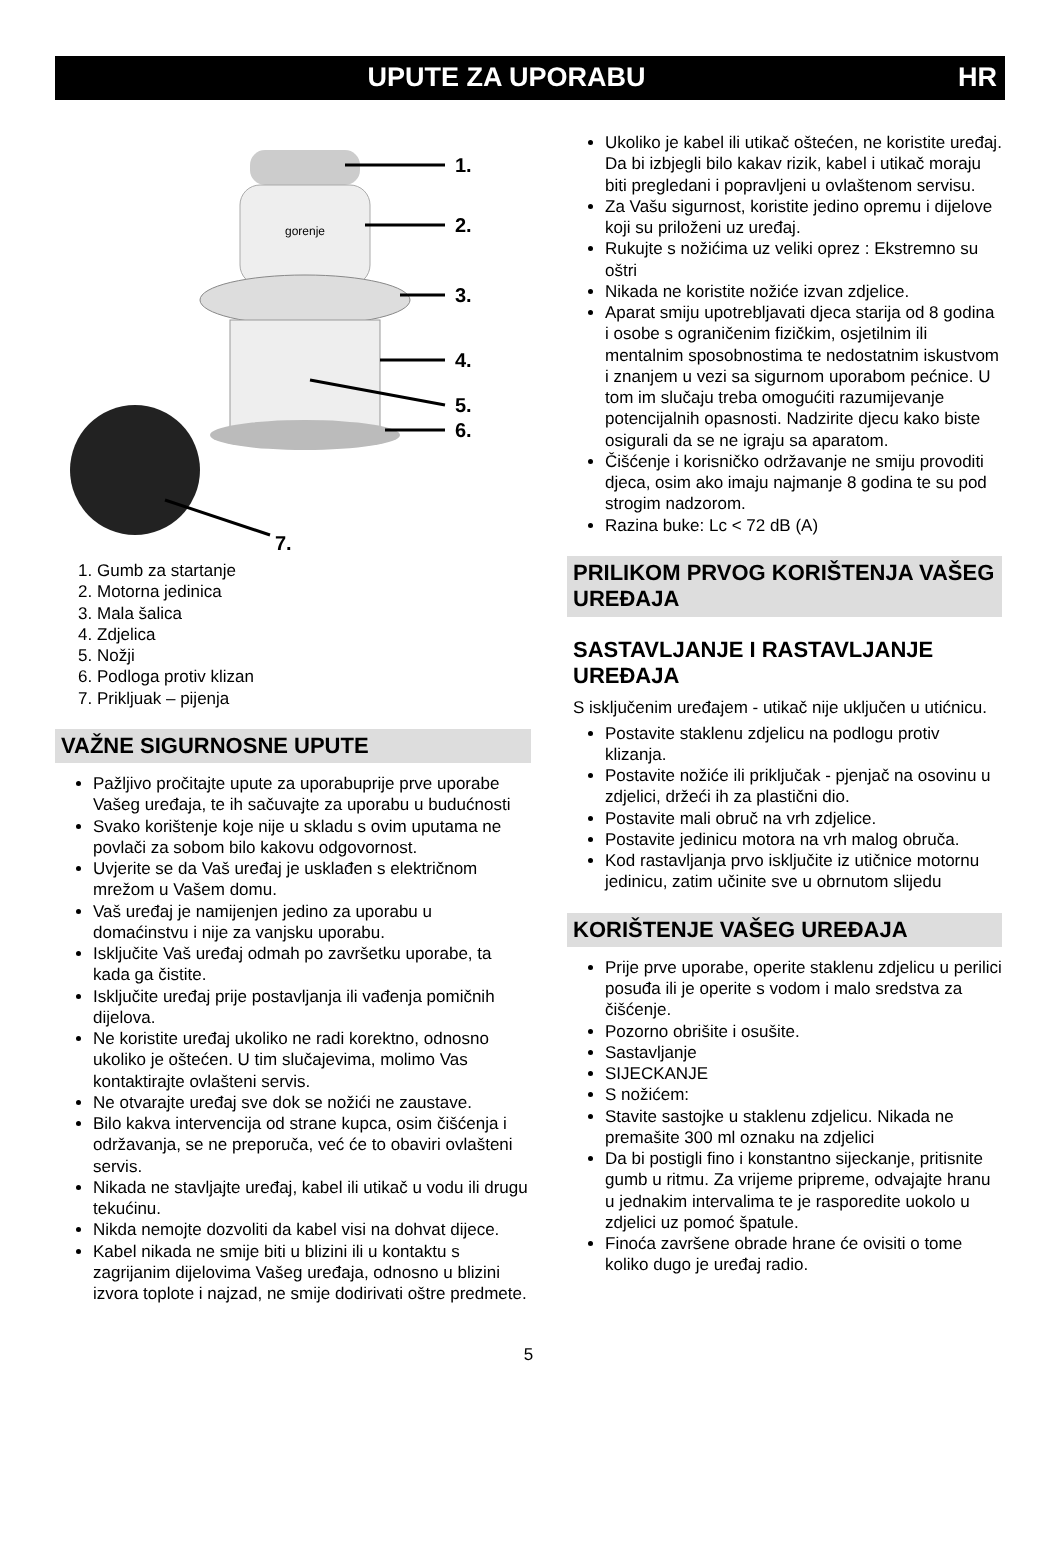UPUTE ZA UPORABU HR
gorenje
1.
2.
3.
4.
5.
6.
7.
1. Gumb za startanje
2. Motorna jedinica
3. Mala šalica
4. Zdjelica
5. Nožji
6. Podloga protiv klizan
7. Prikljuak – pijenja
VAŽNE SIGURNOSNE UPUTE
Pažljivo pročitajte upute za uporabuprije prve uporabe Vašeg uređaja, te ih sačuvajte za uporabu u budućnosti
Svako korištenje koje nije u skladu s ovim uputama ne povlači za sobom bilo kakovu odgovornost.
Uvjerite se da Vaš uređaj je usklađen s električnom mrežom u Vašem domu.
Vaš uređaj je namijenjen jedino za uporabu u domaćinstvu i nije za vanjsku uporabu.
Isključite Vaš uređaj odmah po završetku uporabe, ta kada ga čistite.
Isključite uređaj prije postavljanja ili vađenja pomičnih dijelova.
Ne koristite uređaj ukoliko ne radi korektno, odnosno ukoliko je oštećen. U tim slučajevima, molimo Vas kontaktirajte ovlašteni servis.
Ne otvarajte uređaj sve dok se nožići ne zaustave.
Bilo kakva intervencija od strane kupca, osim čišćenja i održavanja, se ne preporuča, već će to obaviri ovlašteni servis.
Nikada ne stavljajte uređaj, kabel ili utikač u vodu ili drugu tekućinu.
Nikda nemojte dozvoliti da kabel visi na dohvat dijece.
Kabel nikada ne smije biti u blizini ili u kontaktu s zagrijanim dijelovima Vašeg uređaja, odnosno u blizini izvora toplote i najzad, ne smije dodirivati oštre predmete.
Ukoliko je kabel ili utikač oštećen, ne koristite uređaj. Da bi izbjegli bilo kakav rizik, kabel i utikač moraju biti pregledani i popravljeni u ovlaštenom servisu.
Za Vašu sigurnost, koristite jedino opremu i dijelove koji su priloženi uz uređaj.
Rukujte s nožićima uz veliki oprez : Ekstremno su oštri
Nikada ne koristite nožiće izvan zdjelice.
Aparat smiju upotrebljavati djeca starija od 8 godina i osobe s ograničenim fizičkim, osjetilnim ili mentalnim sposobnostima te nedostatnim iskustvom i znanjem u vezi sa sigurnom uporabom pećnice. U tom im slučaju treba omogućiti razumijevanje potencijalnih opasnosti. Nadzirite djecu kako biste osigurali da se ne igraju sa aparatom.
Čišćenje i korisničko održavanje ne smiju provoditi djeca, osim ako imaju najmanje 8 godina te su pod strogim nadzorom.
Razina buke: Lc < 72 dB (A)
PRILIKOM PRVOG KORIŠTENJA VAŠEG UREĐAJA
SASTAVLJANJE I RASTAVLJANJE UREĐAJA
S isključenim uređajem - utikač nije uključen u utićnicu.
Postavite staklenu zdjelicu na podlogu protiv klizanja.
Postavite nožiće ili priključak - pjenjač na osovinu u zdjelici, držeći ih za plastični dio.
Postavite mali obruč na vrh zdjelice.
Postavite jedinicu motora na vrh malog obruča.
Kod rastavljanja prvo isključite iz utičnice motornu jedinicu, zatim učinite sve u obrnutom slijedu
KORIŠTENJE VAŠEG UREĐAJA
Prije prve uporabe, operite staklenu zdjelicu u perilici posuđa ili je operite s vodom i malo sredstva za čišćenje.
Pozorno obrišite i osušite.
Sastavljanje
SIJECKANJE
S nožićem:
Stavite sastojke u staklenu zdjelicu. Nikada ne premašite 300 ml oznaku na zdjelici
Da bi postigli fino i konstantno sijeckanje, pritisnite gumb u ritmu. Za vrijeme pripreme, odvajajte hranu u jednakim intervalima te je rasporedite uokolo u zdjelici uz pomoć špatule.
Finoća završene obrade hrane će ovisiti o tome koliko dugo je uređaj radio.
5